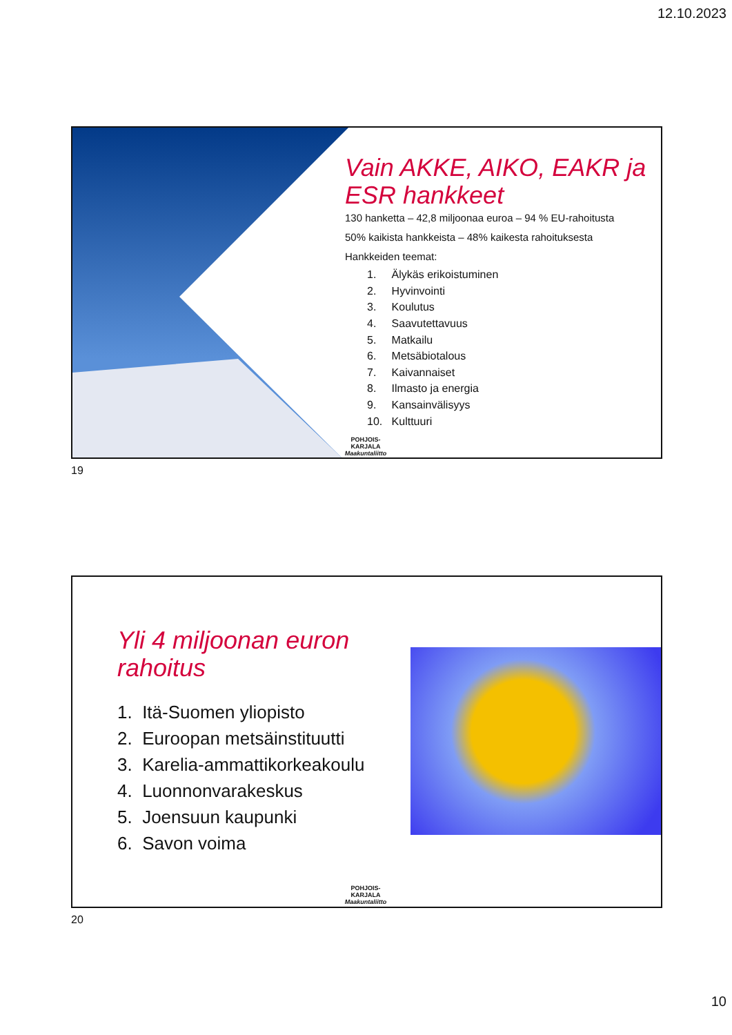12.10.2023
Vain AKKE, AIKO, EAKR ja ESR hankkeet
130 hanketta – 42,8 miljoonaa euroa – 94 % EU-rahoitusta
50% kaikista hankkeista – 48% kaikesta rahoituksesta
Hankkeiden teemat:
1. Älykäs erikoistuminen
2. Hyvinvointi
3. Koulutus
4. Saavutettavuus
5. Matkailu
6. Metsäbiotalous
7. Kaivannaiset
8. Ilmasto ja energia
9. Kansainvälisyys
10. Kulttuuri
POHJOIS-KARJALA
Maakuntaliitto
19
Yli 4 miljoonan euron rahoitus
1. Itä-Suomen yliopisto
2. Euroopan metsäinstituutti
3. Karelia-ammattikorkeakoulu
4. Luonnonvarakeskus
5. Joensuun kaupunki
6. Savon voima
POHJOIS-KARJALA
Maakuntaliitto
20
10